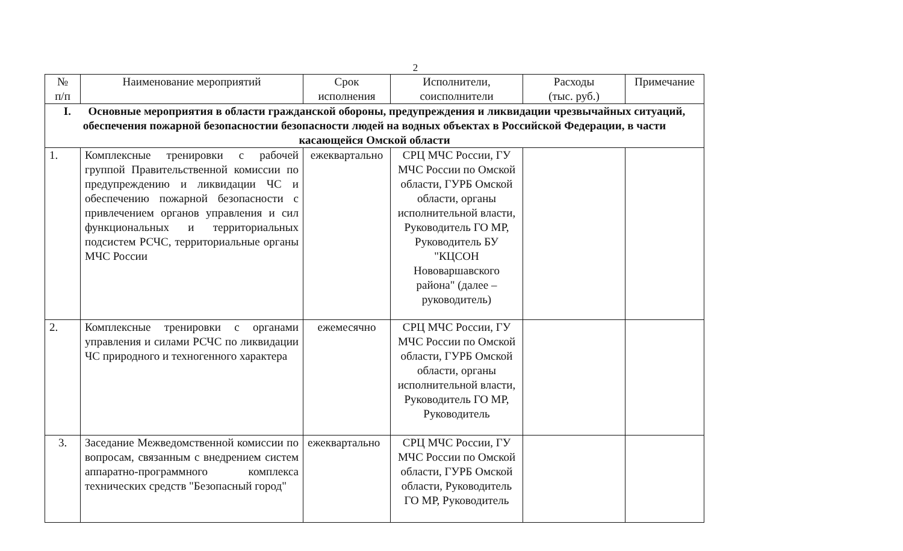2
| № п/п | Наименование мероприятий | Срок исполнения | Исполнители, соисполнители | Расходы (тыс. руб.) | Примечание |
| --- | --- | --- | --- | --- | --- |
| I. Основные мероприятия в области гражданской обороны, предупреждения и ликвидации чрезвычайных ситуаций, обеспечения пожарной безопасностии безопасности людей на водных объектах в Российской Федерации, в части касающейся Омской области | | | | | |
| 1. | Комплексные тренировки с рабочей группой Правительственной комиссии по предупреждению и ликвидации ЧС и обеспечению пожарной безопасности с привлечением органов управления и сил функциональных и территориальных подсистем РСЧС, территориальные органы МЧС России | ежеквартально | СРЦ МЧС России, ГУ МЧС России по Омской области, ГУРБ Омской области, органы исполнительной власти, Руководитель ГО МР, Руководитель БУ "КЦСОН Нововаршавского района" (далее – руководитель) | | |
| 2. | Комплексные тренировки с органами управления и силами РСЧС по ликвидации ЧС природного и техногенного характера | ежемесячно | СРЦ МЧС России, ГУ МЧС России по Омской области, ГУРБ Омской области, органы исполнительной власти, Руководитель ГО МР, Руководитель | | |
| 3. | Заседание Межведомственной комиссии по вопросам, связанным с внедрением систем аппаратно-программного комплекса технических средств "Безопасный город" | ежеквартально | СРЦ МЧС России, ГУ МЧС России по Омской области, ГУРБ Омской области, Руководитель ГО МР, Руководитель | | |